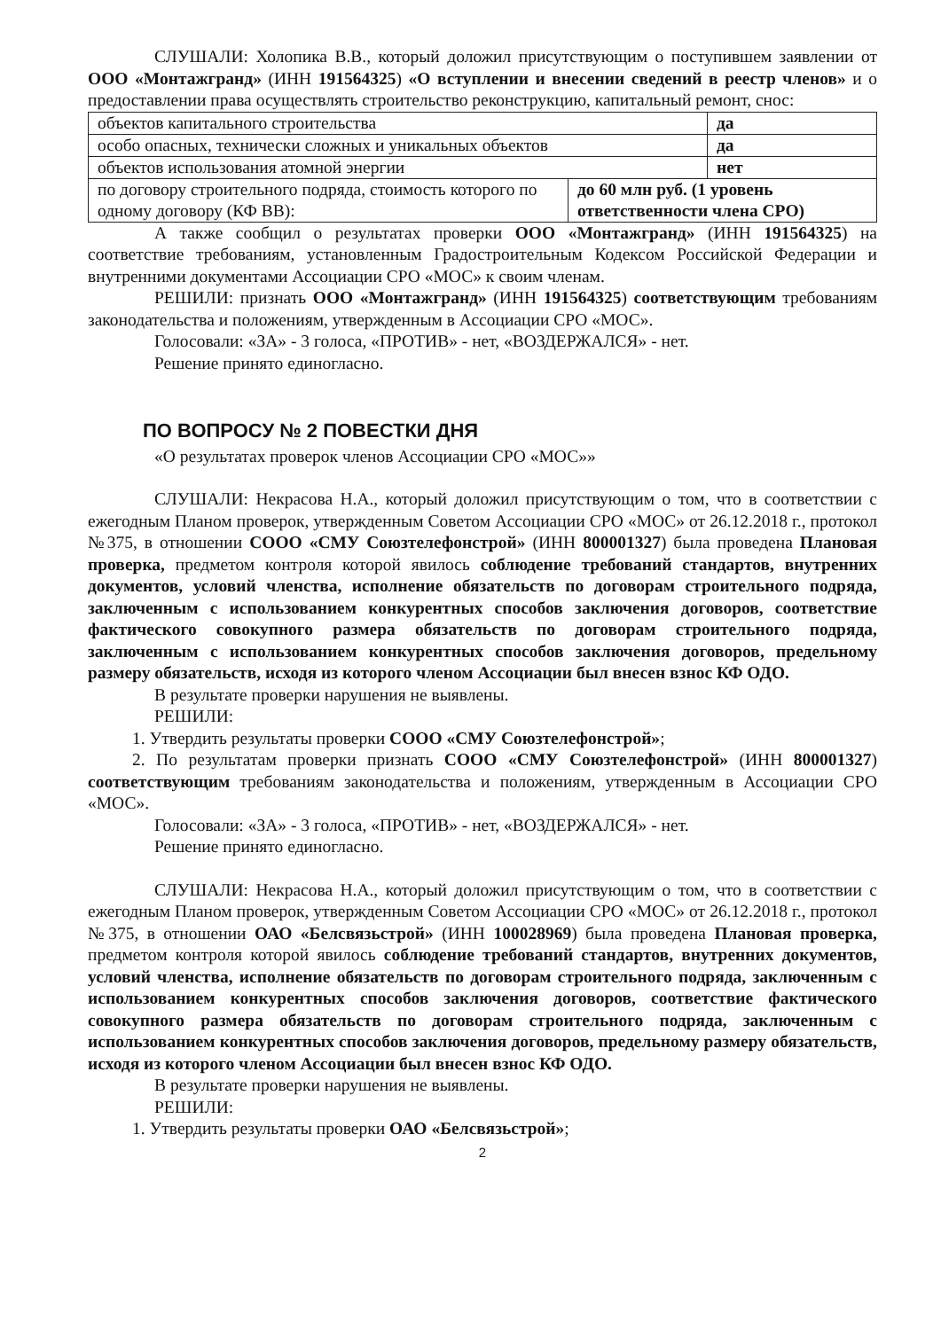СЛУШАЛИ: Холопика В.В., который доложил присутствующим о поступившем заявлении от ООО «Монтажгранд» (ИНН 191564325) «О вступлении и внесении сведений в реестр членов» и о предоставлении права осуществлять строительство реконструкцию, капитальный ремонт, снос:
| объектов капитального строительства | | да |
| особо опасных, технически сложных и уникальных объектов | | да |
| объектов использования атомной энергии | | нет |
| по договору строительного подряда, стоимость которого по одному договору (КФ ВВ): | до 60 млн руб. (1 уровень ответственности члена СРО) | |
А также сообщил о результатах проверки ООО «Монтажгранд» (ИНН 191564325) на соответствие требованиям, установленным Градостроительным Кодексом Российской Федерации и внутренними документами Ассоциации СРО «МОС» к своим членам.
РЕШИЛИ: признать ООО «Монтажгранд» (ИНН 191564325) соответствующим требованиям законодательства и положениям, утвержденным в Ассоциации СРО «МОС».
Голосовали: «ЗА» - 3 голоса, «ПРОТИВ» - нет, «ВОЗДЕРЖАЛСЯ» - нет.
Решение принято единогласно.
ПО ВОПРОСУ № 2 ПОВЕСТКИ ДНЯ
«О результатах проверок членов Ассоциации СРО «МОС»»
СЛУШАЛИ: Некрасова Н.А., который доложил присутствующим о том, что в соответствии с ежегодным Планом проверок, утвержденным Советом Ассоциации СРО «МОС» от 26.12.2018 г., протокол №375, в отношении СООО «СМУ Союзтелефонстрой» (ИНН 800001327) была проведена Плановая проверка, предметом контроля которой явилось соблюдение требований стандартов, внутренних документов, условий членства, исполнение обязательств по договорам строительного подряда, заключенным с использованием конкурентных способов заключения договоров, соответствие фактического совокупного размера обязательств по договорам строительного подряда, заключенным с использованием конкурентных способов заключения договоров, предельному размеру обязательств, исходя из которого членом Ассоциации был внесен взнос КФ ОДО.
В результате проверки нарушения не выявлены.
РЕШИЛИ:
1. Утвердить результаты проверки СООО «СМУ Союзтелефонстрой»;
2. По результатам проверки признать СООО «СМУ Союзтелефонстрой» (ИНН 800001327) соответствующим требованиям законодательства и положениям, утвержденным в Ассоциации СРО «МОС».
Голосовали: «ЗА» - 3 голоса, «ПРОТИВ» - нет, «ВОЗДЕРЖАЛСЯ» - нет.
Решение принято единогласно.
СЛУШАЛИ: Некрасова Н.А., который доложил присутствующим о том, что в соответствии с ежегодным Планом проверок, утвержденным Советом Ассоциации СРО «МОС» от 26.12.2018 г., протокол №375, в отношении ОАО «Белсвязьстрой» (ИНН 100028969) была проведена Плановая проверка, предметом контроля которой явилось соблюдение требований стандартов, внутренних документов, условий членства, исполнение обязательств по договорам строительного подряда, заключенным с использованием конкурентных способов заключения договоров, соответствие фактического совокупного размера обязательств по договорам строительного подряда, заключенным с использованием конкурентных способов заключения договоров, предельному размеру обязательств, исходя из которого членом Ассоциации был внесен взнос КФ ОДО.
В результате проверки нарушения не выявлены.
РЕШИЛИ:
1. Утвердить результаты проверки ОАО «Белсвязьстрой»;
2